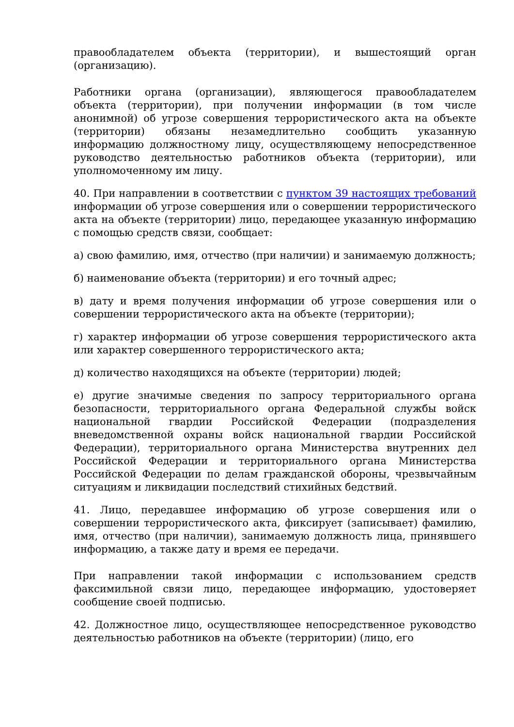правообладателем объекта (территории), и вышестоящий орган (организацию).
Работники органа (организации), являющегося правообладателем объекта (территории), при получении информации (в том числе анонимной) об угрозе совершения террористического акта на объекте (территории) обязаны незамедлительно сообщить указанную информацию должностному лицу, осуществляющему непосредственное руководство деятельностью работников объекта (территории), или уполномоченному им лицу.
40. При направлении в соответствии с пунктом 39 настоящих требований информации об угрозе совершения или о совершении террористического акта на объекте (территории) лицо, передающее указанную информацию с помощью средств связи, сообщает:
а) свою фамилию, имя, отчество (при наличии) и занимаемую должность;
б) наименование объекта (территории) и его точный адрес;
в) дату и время получения информации об угрозе совершения или о совершении террористического акта на объекте (территории);
г) характер информации об угрозе совершения террористического акта или характер совершенного террористического акта;
д) количество находящихся на объекте (территории) людей;
е) другие значимые сведения по запросу территориального органа безопасности, территориального органа Федеральной службы войск национальной гвардии Российской Федерации (подразделения вневедомственной охраны войск национальной гвардии Российской Федерации), территориального органа Министерства внутренних дел Российской Федерации и территориального органа Министерства Российской Федерации по делам гражданской обороны, чрезвычайным ситуациям и ликвидации последствий стихийных бедствий.
41. Лицо, передавшее информацию об угрозе совершения или о совершении террористического акта, фиксирует (записывает) фамилию, имя, отчество (при наличии), занимаемую должность лица, принявшего информацию, а также дату и время ее передачи.
При направлении такой информации с использованием средств факсимильной связи лицо, передающее информацию, удостоверяет сообщение своей подписью.
42. Должностное лицо, осуществляющее непосредственное руководство деятельностью работников на объекте (территории) (лицо, его